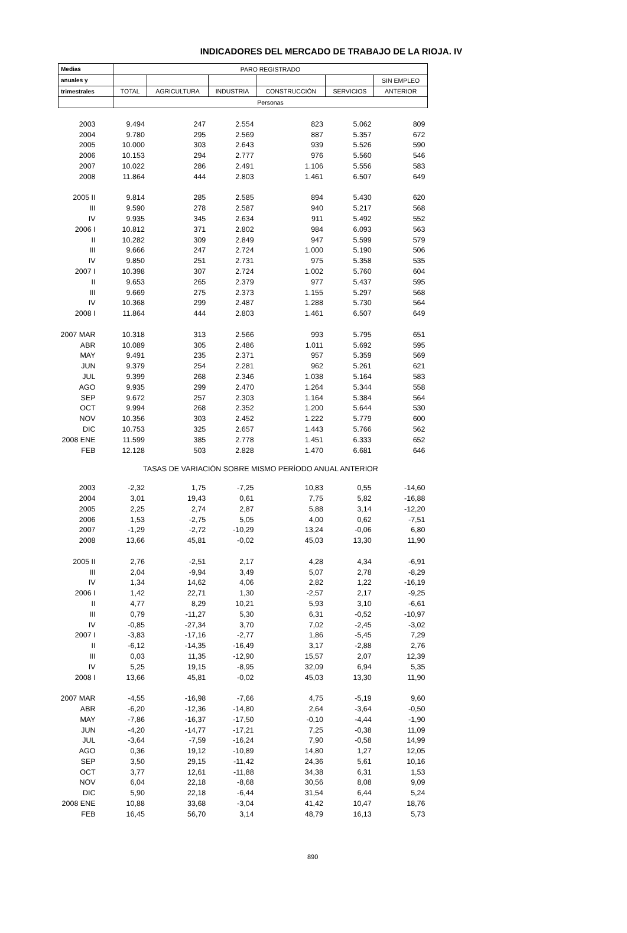INDICADORES DEL MERCADO DE TRABAJO DE LA RIOJA. IV
| Medias | PARO REGISTRADO | | | | | |
| --- | --- | --- | --- | --- | --- | --- |
| anuales y | | | | | | SIN EMPLEO |
| trimestrales | TOTAL | AGRICULTURA | INDUSTRIA | CONSTRUCCIÓN | SERVICIOS | ANTERIOR |
| | Personas | | | | | |
| 2003 | 9.494 | 247 | 2.554 | 823 | 5.062 | 809 |
| 2004 | 9.780 | 295 | 2.569 | 887 | 5.357 | 672 |
| 2005 | 10.000 | 303 | 2.643 | 939 | 5.526 | 590 |
| 2006 | 10.153 | 294 | 2.777 | 976 | 5.560 | 546 |
| 2007 | 10.022 | 286 | 2.491 | 1.106 | 5.556 | 583 |
| 2008 | 11.864 | 444 | 2.803 | 1.461 | 6.507 | 649 |
| 2005 II | 9.814 | 285 | 2.585 | 894 | 5.430 | 620 |
| III | 9.590 | 278 | 2.587 | 940 | 5.217 | 568 |
| IV | 9.935 | 345 | 2.634 | 911 | 5.492 | 552 |
| 2006 I | 10.812 | 371 | 2.802 | 984 | 6.093 | 563 |
| II | 10.282 | 309 | 2.849 | 947 | 5.599 | 579 |
| III | 9.666 | 247 | 2.724 | 1.000 | 5.190 | 506 |
| IV | 9.850 | 251 | 2.731 | 975 | 5.358 | 535 |
| 2007 I | 10.398 | 307 | 2.724 | 1.002 | 5.760 | 604 |
| II | 9.653 | 265 | 2.379 | 977 | 5.437 | 595 |
| III | 9.669 | 275 | 2.373 | 1.155 | 5.297 | 568 |
| IV | 10.368 | 299 | 2.487 | 1.288 | 5.730 | 564 |
| 2008 I | 11.864 | 444 | 2.803 | 1.461 | 6.507 | 649 |
| 2007 MAR | 10.318 | 313 | 2.566 | 993 | 5.795 | 651 |
| ABR | 10.089 | 305 | 2.486 | 1.011 | 5.692 | 595 |
| MAY | 9.491 | 235 | 2.371 | 957 | 5.359 | 569 |
| JUN | 9.379 | 254 | 2.281 | 962 | 5.261 | 621 |
| JUL | 9.399 | 268 | 2.346 | 1.038 | 5.164 | 583 |
| AGO | 9.935 | 299 | 2.470 | 1.264 | 5.344 | 558 |
| SEP | 9.672 | 257 | 2.303 | 1.164 | 5.384 | 564 |
| OCT | 9.994 | 268 | 2.352 | 1.200 | 5.644 | 530 |
| NOV | 10.356 | 303 | 2.452 | 1.222 | 5.779 | 600 |
| DIC | 10.753 | 325 | 2.657 | 1.443 | 5.766 | 562 |
| 2008 ENE | 11.599 | 385 | 2.778 | 1.451 | 6.333 | 652 |
| FEB | 12.128 | 503 | 2.828 | 1.470 | 6.681 | 646 |
| TASAS DE VARIACIÓN SOBRE MISMO PERÍODO ANUAL ANTERIOR | | | | | | |
| 2003 | -2,32 | 1,75 | -7,25 | 10,83 | 0,55 | -14,60 |
| 2004 | 3,01 | 19,43 | 0,61 | 7,75 | 5,82 | -16,88 |
| 2005 | 2,25 | 2,74 | 2,87 | 5,88 | 3,14 | -12,20 |
| 2006 | 1,53 | -2,75 | 5,05 | 4,00 | 0,62 | -7,51 |
| 2007 | -1,29 | -2,72 | -10,29 | 13,24 | -0,06 | 6,80 |
| 2008 | 13,66 | 45,81 | -0,02 | 45,03 | 13,30 | 11,90 |
| 2005 II | 2,76 | -2,51 | 2,17 | 4,28 | 4,34 | -6,91 |
| III | 2,04 | -9,94 | 3,49 | 5,07 | 2,78 | -8,29 |
| IV | 1,34 | 14,62 | 4,06 | 2,82 | 1,22 | -16,19 |
| 2006 I | 1,42 | 22,71 | 1,30 | -2,57 | 2,17 | -9,25 |
| II | 4,77 | 8,29 | 10,21 | 5,93 | 3,10 | -6,61 |
| III | 0,79 | -11,27 | 5,30 | 6,31 | -0,52 | -10,97 |
| IV | -0,85 | -27,34 | 3,70 | 7,02 | -2,45 | -3,02 |
| 2007 I | -3,83 | -17,16 | -2,77 | 1,86 | -5,45 | 7,29 |
| II | -6,12 | -14,35 | -16,49 | 3,17 | -2,88 | 2,76 |
| III | 0,03 | 11,35 | -12,90 | 15,57 | 2,07 | 12,39 |
| IV | 5,25 | 19,15 | -8,95 | 32,09 | 6,94 | 5,35 |
| 2008 I | 13,66 | 45,81 | -0,02 | 45,03 | 13,30 | 11,90 |
| 2007 MAR | -4,55 | -16,98 | -7,66 | 4,75 | -5,19 | 9,60 |
| ABR | -6,20 | -12,36 | -14,80 | 2,64 | -3,64 | -0,50 |
| MAY | -7,86 | -16,37 | -17,50 | -0,10 | -4,44 | -1,90 |
| JUN | -4,20 | -14,77 | -17,21 | 7,25 | -0,38 | 11,09 |
| JUL | -3,64 | -7,59 | -16,24 | 7,90 | -0,58 | 14,99 |
| AGO | 0,36 | 19,12 | -10,89 | 14,80 | 1,27 | 12,05 |
| SEP | 3,50 | 29,15 | -11,42 | 24,36 | 5,61 | 10,16 |
| OCT | 3,77 | 12,61 | -11,88 | 34,38 | 6,31 | 1,53 |
| NOV | 6,04 | 22,18 | -8,68 | 30,56 | 8,08 | 9,09 |
| DIC | 5,90 | 22,18 | -6,44 | 31,54 | 6,44 | 5,24 |
| 2008 ENE | 10,88 | 33,68 | -3,04 | 41,42 | 10,47 | 18,76 |
| FEB | 16,45 | 56,70 | 3,14 | 48,79 | 16,13 | 5,73 |
890